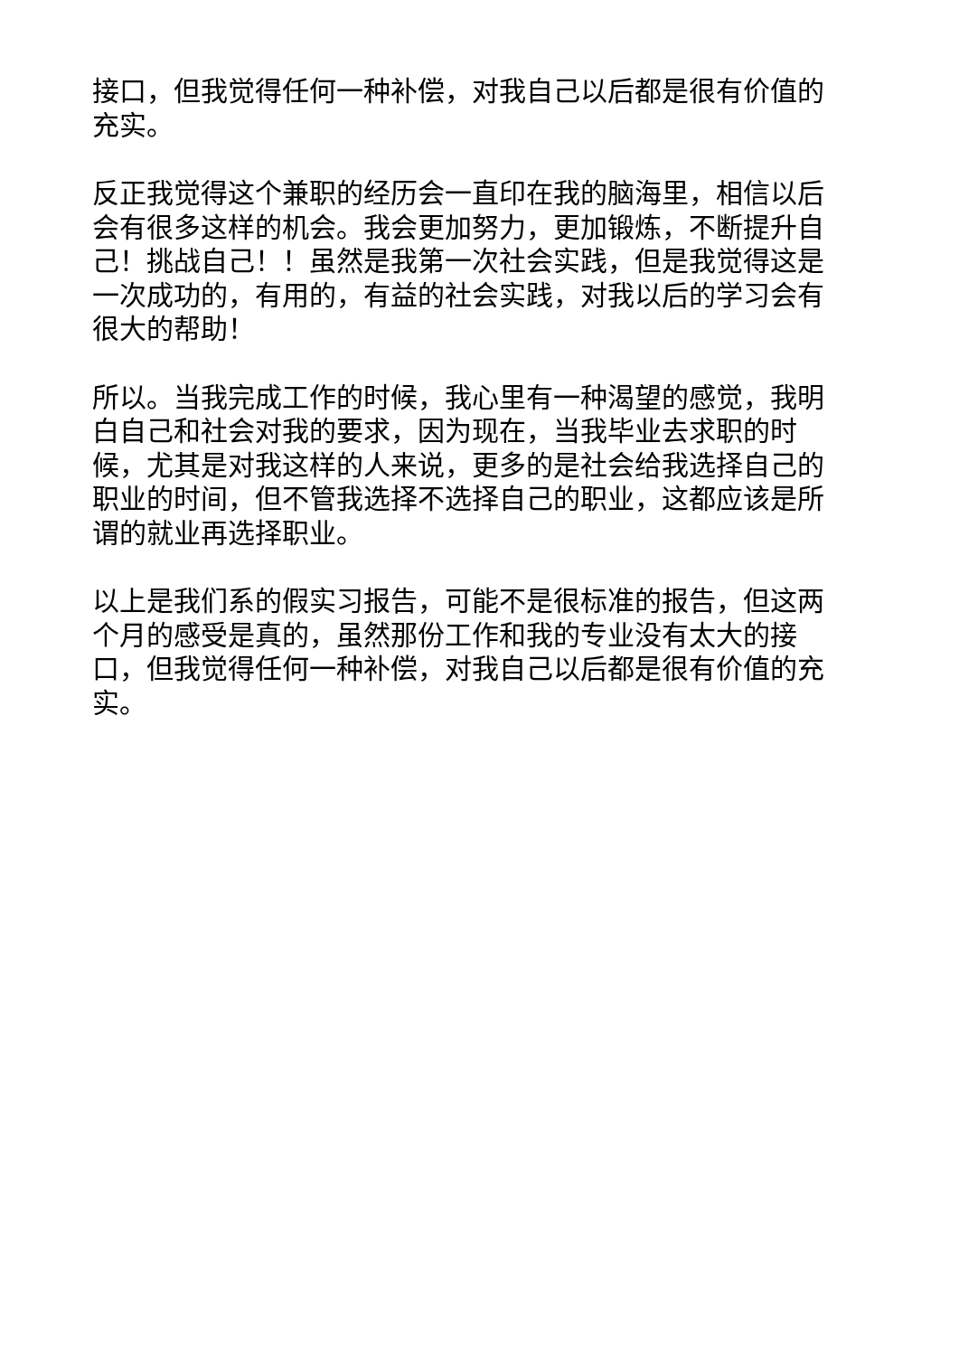接口，但我觉得任何一种补偿，对我自己以后都是很有价值的充实。
反正我觉得这个兼职的经历会一直印在我的脑海里，相信以后会有很多这样的机会。我会更加努力，更加锻炼，不断提升自己！挑战自己！！虽然是我第一次社会实践，但是我觉得这是一次成功的，有用的，有益的社会实践，对我以后的学习会有很大的帮助！
所以。当我完成工作的时候，我心里有一种渴望的感觉，我明白自己和社会对我的要求，因为现在，当我毕业去求职的时候，尤其是对我这样的人来说，更多的是社会给我选择自己的职业的时间，但不管我选择不选择自己的职业，这都应该是所谓的就业再选择职业。
以上是我们系的假实习报告，可能不是很标准的报告，但这两个月的感受是真的，虽然那份工作和我的专业没有太大的接口，但我觉得任何一种补偿，对我自己以后都是很有价值的充实。